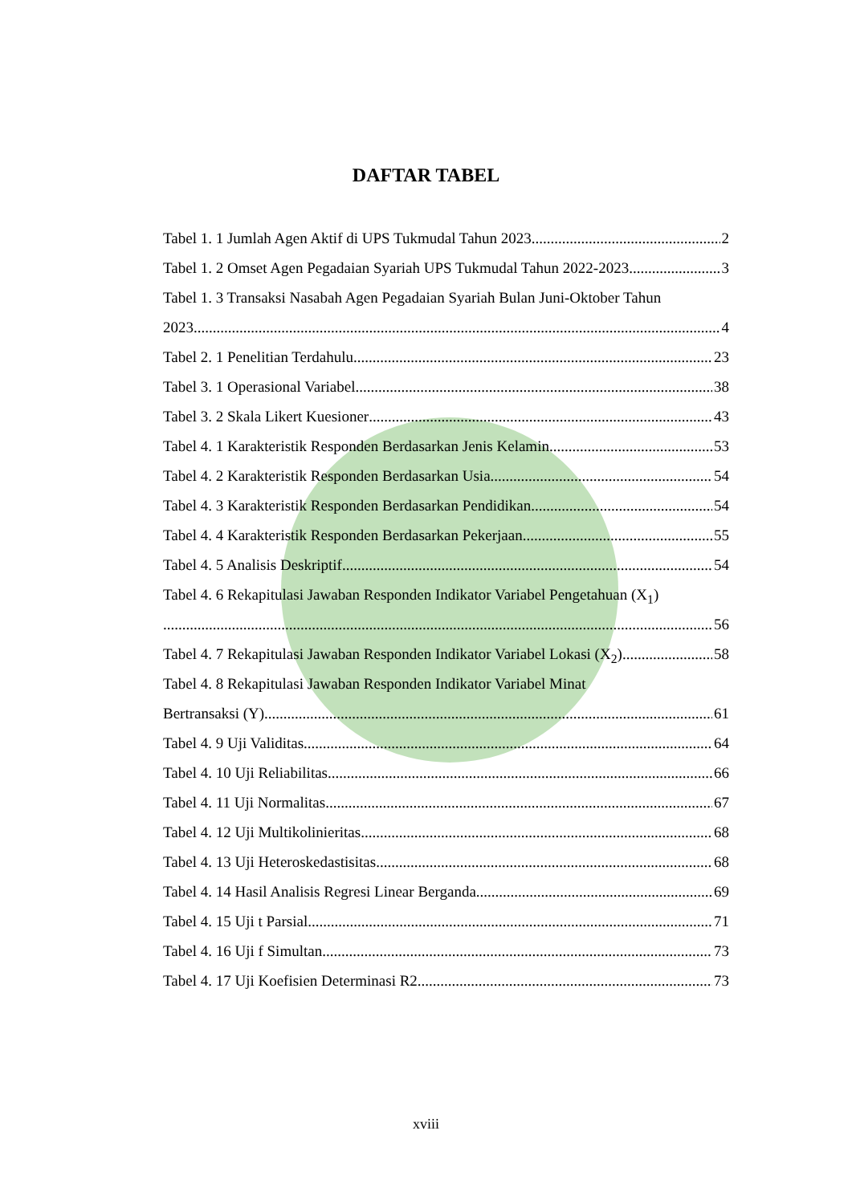DAFTAR TABEL
Tabel 1. 1 Jumlah Agen Aktif di UPS Tukmudal Tahun 2023 2
Tabel 1. 2 Omset Agen Pegadaian Syariah UPS Tukmudal Tahun 2022-2023 3
Tabel 1. 3 Transaksi Nasabah Agen Pegadaian Syariah Bulan Juni-Oktober Tahun
2023 4
Tabel 2. 1 Penelitian Terdahulu 23
Tabel 3. 1 Operasional Variabel 38
Tabel 3. 2 Skala Likert Kuesioner 43
Tabel 4. 1 Karakteristik Responden Berdasarkan Jenis Kelamin 53
Tabel 4. 2 Karakteristik Responden Berdasarkan Usia 54
Tabel 4. 3 Karakteristik Responden Berdasarkan Pendidikan 54
Tabel 4. 4 Karakteristik Responden Berdasarkan Pekerjaan 55
Tabel 4. 5 Analisis Deskriptif 54
Tabel 4. 6 Rekapitulasi Jawaban Responden Indikator Variabel Pengetahuan (X<sub>1</sub>)
56
Tabel 4. 7 Rekapitulasi Jawaban Responden Indikator Variabel Lokasi (X<sub>2</sub>) 58
Tabel 4. 8 Rekapitulasi Jawaban Responden Indikator Variabel Minat
Bertransaksi (Y) 61
Tabel 4. 9 Uji Validitas 64
Tabel 4. 10 Uji Reliabilitas 66
Tabel 4. 11 Uji Normalitas 67
Tabel 4. 12 Uji Multikolinieritas 68
Tabel 4. 13 Uji Heteroskedastisitas 68
Tabel 4. 14 Hasil Analisis Regresi Linear Berganda 69
Tabel 4. 15 Uji t Parsial 71
Tabel 4. 16 Uji f Simultan 73
Tabel 4. 17 Uji Koefisien Determinasi R2 73
xviii